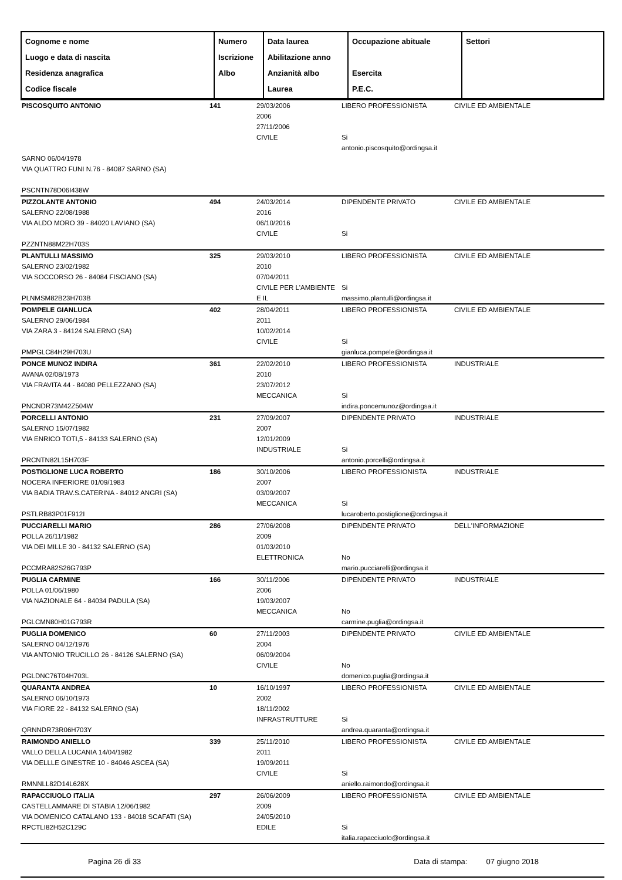| Cognome e nome Luogo e data di nascita Residenza anagrafica Codice fiscale | Numero Iscrizione Albo | Data laurea Abilitazione anno Anzianità albo Laurea | Occupazione abituale Esercita P.E.C. | Settori |
| --- | --- | --- | --- | --- |
| PISCOSQUITO ANTONIO | 141 | 29/03/2006 2006 27/11/2006 CIVILE | LIBERO PROFESSIONISTA Si antonio.piscosquito@ordingsa.it | CIVILE ED AMBIENTALE |
| SARNO 06/04/1978 VIA QUATTRO FUNI N.76 - 84087 SARNO (SA) PSCNTN78D06I438W | | | | |
| PIZZOLANTE ANTONIO SALERNO 22/08/1988 VIA ALDO MORO 39 - 84020 LAVIANO (SA) PZZNTN88M22H703S | 494 | 24/03/2014 2016 06/10/2016 CIVILE | DIPENDENTE PRIVATO Si | CIVILE ED AMBIENTALE |
| PLANTULLI MASSIMO SALERNO 23/02/1982 VIA SOCCORSO 26 - 84084 FISCIANO (SA) PLNMSM82B23H703B | 325 | 29/03/2010 2010 07/04/2011 CIVILE PER L'AMBIENTE E IL | LIBERO PROFESSIONISTA Si massimo.plantulli@ordingsa.it | CIVILE ED AMBIENTALE |
| POMPELE GIANLUCA SALERNO 29/06/1984 VIA ZARA 3 - 84124 SALERNO (SA) PMPGLC84H29H703U | 402 | 28/04/2011 2011 10/02/2014 CIVILE | LIBERO PROFESSIONISTA Si gianluca.pompele@ordingsa.it | CIVILE ED AMBIENTALE |
| PONCE MUNOZ INDIRA AVANA 02/08/1973 VIA FRAVITA 44 - 84080 PELLEZZANO (SA) PNCNDR73M42Z504W | 361 | 22/02/2010 2010 23/07/2012 MECCANICA | LIBERO PROFESSIONISTA Si indira.poncemunoz@ordingsa.it | INDUSTRIALE |
| PORCELLI ANTONIO SALERNO 15/07/1982 VIA ENRICO TOTI,5 - 84133 SALERNO (SA) PRCNTN82L15H703F | 231 | 27/09/2007 2007 12/01/2009 INDUSTRIALE | DIPENDENTE PRIVATO Si antonio.porcelli@ordingsa.it | INDUSTRIALE |
| POSTIGLIONE LUCA ROBERTO NOCERA INFERIORE 01/09/1983 VIA BADIA TRAV.S.CATERINA - 84012 ANGRI (SA) PSTLRB83P01F912I | 186 | 30/10/2006 2007 03/09/2007 MECCANICA | LIBERO PROFESSIONISTA Si lucaroberto.postiglione@ordingsa.it | INDUSTRIALE |
| PUCCIARELLI MARIO POLLA 26/11/1982 VIA DEI MILLE 30 - 84132 SALERNO (SA) PCCMRA82S26G793P | 286 | 27/06/2008 2009 01/03/2010 ELETTRONICA | DIPENDENTE PRIVATO No mario.pucciarelli@ordingsa.it | DELL'INFORMAZIONE |
| PUGLIA CARMINE POLLA 01/06/1980 VIA NAZIONALE 64 - 84034 PADULA (SA) PGLCMN80H01G793R | 166 | 30/11/2006 2006 19/03/2007 MECCANICA | DIPENDENTE PRIVATO No carmine.puglia@ordingsa.it | INDUSTRIALE |
| PUGLIA DOMENICO SALERNO 04/12/1976 VIA ANTONIO TRUCILLO 26 - 84126 SALERNO (SA) PGLDNC76T04H703L | 60 | 27/11/2003 2004 06/09/2004 CIVILE | DIPENDENTE PRIVATO No domenico.puglia@ordingsa.it | CIVILE ED AMBIENTALE |
| QUARANTA ANDREA SALERNO 06/10/1973 VIA FIORE 22 - 84132 SALERNO (SA) QRNNDR73R06H703Y | 10 | 16/10/1997 2002 18/11/2002 INFRASTRUTTURE | LIBERO PROFESSIONISTA Si andrea.quaranta@ordingsa.it | CIVILE ED AMBIENTALE |
| RAIMONDO ANIELLO VALLO DELLA LUCANIA 14/04/1982 VIA DELLLE GINESTRE 10 - 84046 ASCEA (SA) RMNNLL82D14L628X | 339 | 25/11/2010 2011 19/09/2011 CIVILE | LIBERO PROFESSIONISTA Si aniello.raimondo@ordingsa.it | CIVILE ED AMBIENTALE |
| RAPACCIUOLO ITALIA CASTELLAMMARE DI STABIA 12/06/1982 VIA DOMENICO CATALANO 133 - 84018 SCAFATI (SA) RPCTLI82H52C129C | 297 | 26/06/2009 2009 24/05/2010 EDILE | LIBERO PROFESSIONISTA Si italia.rapacciuolo@ordingsa.it | CIVILE ED AMBIENTALE |
Pagina 26 di 33 Data di stampa: 07 giugno 2018